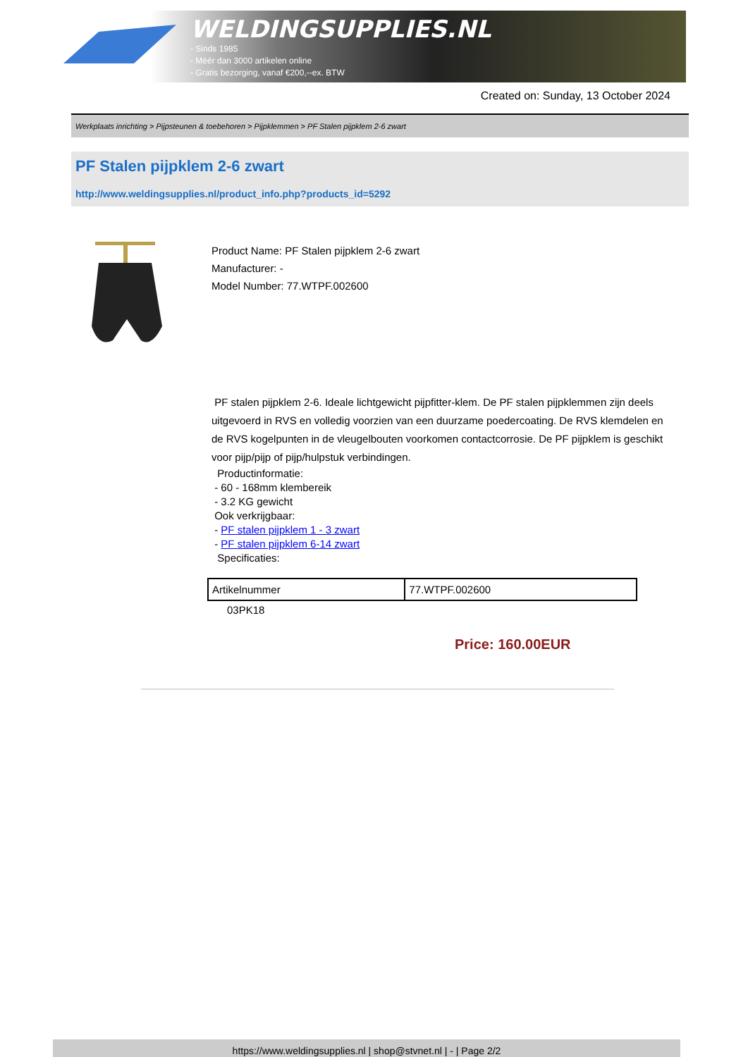WELDINGSUPPLIES.NL
- Sinds 1985
- Méér dan 3000 artikelen online
- Gratis bezorging, vanaf €200,--ex. BTW
Created on: Sunday, 13 October 2024
Werkplaats inrichting > Pijpsteunen & toebehoren > Pijpklemmen > PF Stalen pijpklem 2-6 zwart
PF Stalen pijpklem 2-6 zwart
http://www.weldingsupplies.nl/product_info.php?products_id=5292
Product Name: PF Stalen pijpklem 2-6 zwart
Manufacturer: -
Model Number: 77.WTPF.002600
PF stalen pijpklem 2-6. Ideale lichtgewicht pijpfitter-klem. De PF stalen pijpklemmen zijn deels uitgevoerd in RVS en volledig voorzien van een duurzame poedercoating. De RVS klemdelen en de RVS kogelpunten in de vleugelbouten voorkomen contactcorrosie. De PF pijpklem is geschikt voor pijp/pijp of pijp/hulpstuk verbindingen.
Productinformatie:
- 60 - 168mm klembereik
- 3.2 KG gewicht
Ook verkrijgbaar:
- PF stalen pijpklem 1 - 3 zwart
- PF stalen pijpklem 6-14 zwart
Specificaties:
| Artikelnummer | 77.WTPF.002600 |
03PK18
Price: 160.00EUR
https://www.weldingsupplies.nl | shop@stvnet.nl | - | Page 2/2